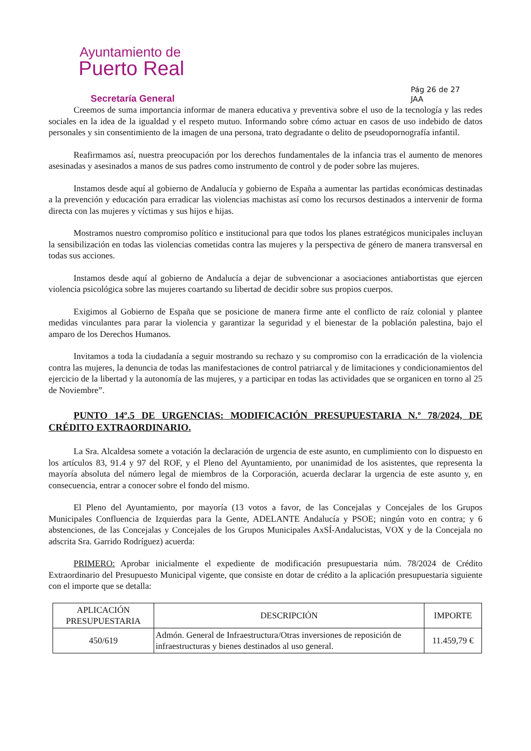Ayuntamiento de
Puerto Real
Secretaría General
Pág 26 de 27
JAA
Creemos de suma importancia informar de manera educativa y preventiva sobre el uso de la tecnología y las redes sociales en la idea de la igualdad y el respeto mutuo. Informando sobre cómo actuar en casos de uso indebido de datos personales y sin consentimiento de la imagen de una persona, trato degradante o delito de pseudopornografía infantil.
Reafirmamos así, nuestra preocupación por los derechos fundamentales de la infancia tras el aumento de menores asesinadas y asesinados a manos de sus padres como instrumento de control y de poder sobre las mujeres.
Instamos desde aquí al gobierno de Andalucía y gobierno de España a aumentar las partidas económicas destinadas a la prevención y educación para erradicar las violencias machistas así como los recursos destinados a intervenir de forma directa con las mujeres y víctimas y sus hijos e hijas.
Mostramos nuestro compromiso político e institucional para que todos los planes estratégicos municipales incluyan la sensibilización en todas las violencias cometidas contra las mujeres y la perspectiva de género de manera transversal en todas sus acciones.
Instamos desde aquí al gobierno de Andalucía a dejar de subvencionar a asociaciones antiabortistas que ejercen violencia psicológica sobre las mujeres coartando su libertad de decidir sobre sus propios cuerpos.
Exigimos al Gobierno de España que se posicione de manera firme ante el conflicto de raíz colonial y plantee medidas vinculantes para parar la violencia y garantizar la seguridad y el bienestar de la población palestina, bajo el amparo de los Derechos Humanos.
Invitamos a toda la ciudadanía a seguir mostrando su rechazo y su compromiso con la erradicación de la violencia contra las mujeres, la denuncia de todas las manifestaciones de control patriarcal y de limitaciones y condicionamientos del ejercicio de la libertad y la autonomía de las mujeres, y a participar en todas las actividades que se organicen en torno al 25 de Noviembre”.
PUNTO 14º.5 DE URGENCIAS: MODIFICACIÓN PRESUPUESTARIA N.º 78/2024, DE CRÉDITO EXTRAORDINARIO.
La Sra. Alcaldesa somete a votación la declaración de urgencia de este asunto, en cumplimiento con lo dispuesto en los artículos 83, 91.4 y 97 del ROF, y el Pleno del Ayuntamiento, por unanimidad de los asistentes, que representa la mayoría absoluta del número legal de miembros de la Corporación, acuerda declarar la urgencia de este asunto y, en consecuencia, entrar a conocer sobre el fondo del mismo.
El Pleno del Ayuntamiento, por mayoría (13 votos a favor, de las Concejalas y Concejales de los Grupos Municipales Confluencia de Izquierdas para la Gente, ADELANTE Andalucía y PSOE; ningún voto en contra; y 6 abstenciones, de las Concejalas y Concejales de los Grupos Municipales AxSÍ-Andalucistas, VOX y de la Concejala no adscrita Sra. Garrido Rodríguez) acuerda:
PRIMERO: Aprobar inicialmente el expediente de modificación presupuestaria núm. 78/2024 de Crédito Extraordinario del Presupuesto Municipal vigente, que consiste en dotar de crédito a la aplicación presupuestaria siguiente con el importe que se detalla:
| APLICACIÓN PRESUPUESTARIA | DESCRIPCIÓN | IMPORTE |
| --- | --- | --- |
| 450/619 | Admón. General de Infraestructura/Otras inversiones de reposición de infraestructuras y bienes destinados al uso general. | 11.459,79 € |